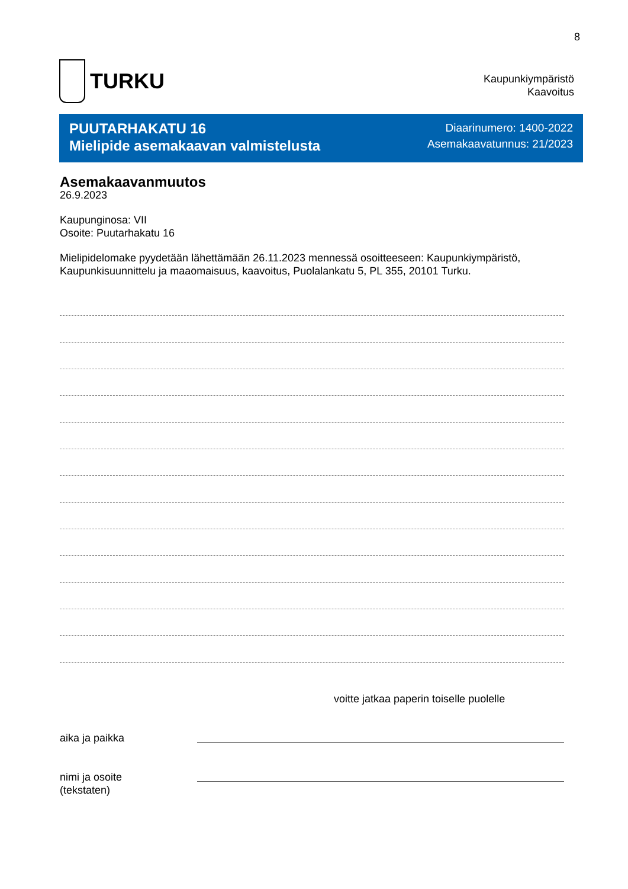8
TURKU
Kaupunkiympäristö
Kaavoitus
PUUTARHAKATU 16
Mielipide asemakaavan valmistelusta
Diaarinumero: 1400-2022
Asemakaavatunnus: 21/2023
Asemakaavanmuutos
26.9.2023
Kaupunginosa: VII
Osoite: Puutarhakatu 16
Mielipidelomake pyydetään lähettämään 26.11.2023 mennessä osoitteeseen: Kaupunkiympäristö, Kaupunkisuunnittelu ja maaomaisuus, kaavoitus, Puolalankatu 5, PL 355, 20101 Turku.
voitte jatkaa paperin toiselle puolelle
aika ja paikka
nimi ja osoite
(tekstaten)